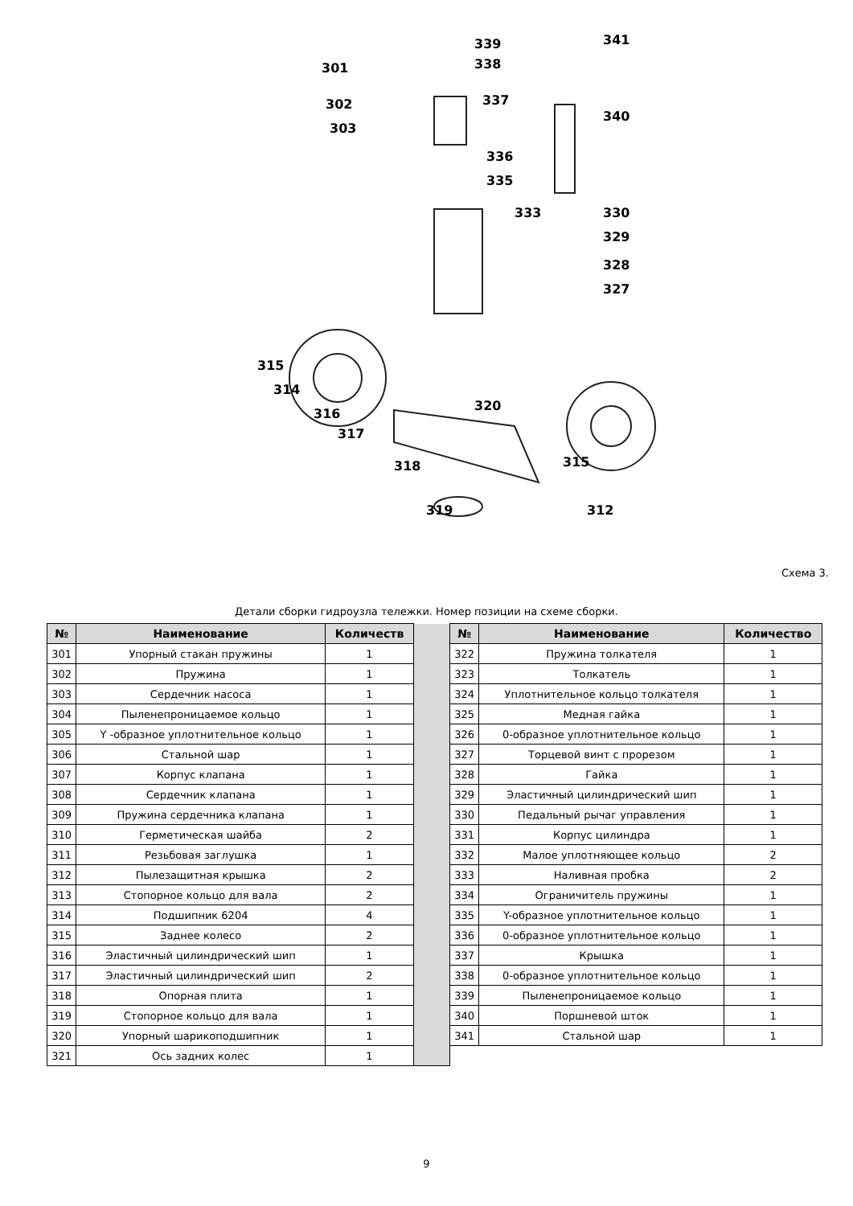301
302
303
339
338
337
341
340
336
335
333
330
329
328
327
315
314
316
317
318
319
320
315
312
Схема 3.
Детали сборки гидроузла тележки. Номер позиции на схеме сборки.
| № | Наименование | Количеств | | № | Наименование | Количество |
| 301 | Упорный стакан пружины | 1 | | 322 | Пружина толкателя | 1 |
| 302 | Пружина | 1 | | 323 | Толкатель | 1 |
| 303 | Сердечник насоса | 1 | | 324 | Уплотнительное кольцо толкателя | 1 |
| 304 | Пыленепроницаемое кольцо | 1 | | 325 | Медная гайка | 1 |
| 305 | Y -образное уплотнительное кольцо | 1 | | 326 | 0-образное уплотнительное кольцо | 1 |
| 306 | Стальной шар | 1 | | 327 | Торцевой винт с прорезом | 1 |
| 307 | Корпус клапана | 1 | | 328 | Гайка | 1 |
| 308 | Сердечник клапана | 1 | | 329 | Эластичный цилиндрический шип | 1 |
| 309 | Пружина сердечника клапана | 1 | | 330 | Педальный рычаг управления | 1 |
| 310 | Герметическая шайба | 2 | | 331 | Корпус цилиндра | 1 |
| 311 | Резьбовая заглушка | 1 | | 332 | Малое уплотняющее кольцо | 2 |
| 312 | Пылезащитная крышка | 2 | | 333 | Наливная пробка | 2 |
| 313 | Стопорное кольцо для вала | 2 | | 334 | Ограничитель пружины | 1 |
| 314 | Подшипник 6204 | 4 | | 335 | Y-образное уплотнительное кольцо | 1 |
| 315 | Заднее колесо | 2 | | 336 | 0-образное уплотнительное кольцо | 1 |
| 316 | Эластичный цилиндрический шип | 1 | | 337 | Крышка | 1 |
| 317 | Эластичный цилиндрический шип | 2 | | 338 | 0-образное уплотнительное кольцо | 1 |
| 318 | Опорная плита | 1 | | 339 | Пыленепроницаемое кольцо | 1 |
| 319 | Стопорное кольцо для вала | 1 | | 340 | Поршневой шток | 1 |
| 320 | Упорный шарикоподшипник | 1 | | 341 | Стальной шар | 1 |
| 321 | Ось задних колес | 1 | | | | |
9